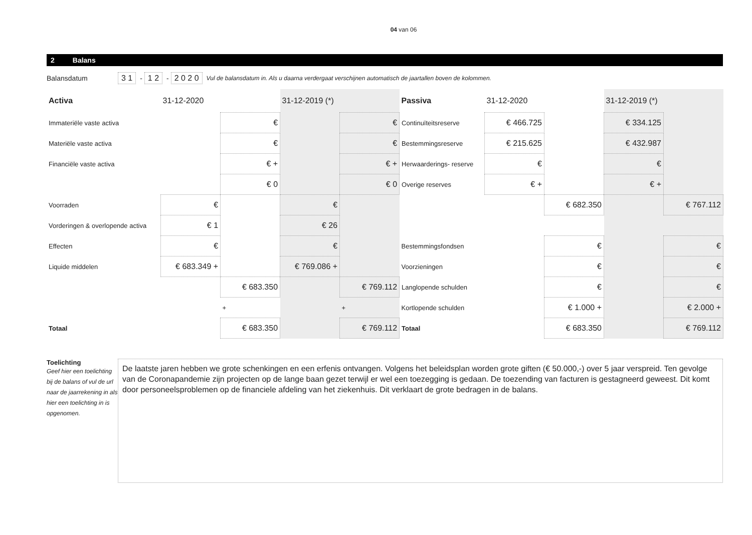04 van 06
2 Balans
Balansdatum 3 1 - 1 2 - 2 0 2 0 Vul de balansdatum in. Als u daarna verdergaat verschijnen automatisch de jaartallen boven de kolommen.
| Activa | 31-12-2020 | | 31-12-2019 (*) | | Passiva | 31-12-2020 | | 31-12-2019 (*) | |
| --- | --- | --- | --- | --- | --- | --- | --- | --- | --- |
| Immateriële vaste activa | | € | | € | Continuïteitsreserve | € 466.725 | | € 334.125 | |
| Materiële vaste activa | | € | | € | Bestemmingsreserve | € 215.625 | | € 432.987 | |
| Financiële vaste activa | | € + | | € + | Herwaarderings- reserve | € | | € | |
| | | € 0 | | € 0 | Overige reserves | € + | | € + | |
| Voorraden | € | | € | | | | € 682.350 | | € 767.112 |
| Vorderingen & overlopende activa | € 1 | | € 26 | | | | | | |
| Effecten | € | | € | | Bestemmingsfondsen | | € | | € |
| Liquide middelen | € 683.349 + | | € 769.086 + | | Voorzieningen | | € | | € |
| | | € 683.350 | | € 769.112 | Langlopende schulden | | € | | € |
| | | + | | + | Kortlopende schulden | | € 1.000 + | | € 2.000 + |
| Totaal | | € 683.350 | | € 769.112 | Totaal | | € 683.350 | | € 769.112 |
Toelichting
Geef hier een toelichting bij de balans of vul de url naar de jaarrekening in als hier een toelichting in is opgenomen.
De laatste jaren hebben we grote schenkingen en een erfenis ontvangen. Volgens het beleidsplan worden grote giften (€ 50.000,-) over 5 jaar verspreid. Ten gevolge van de Coronapandemie zijn projecten op de lange baan gezet terwijl er wel een toezegging is gedaan. De toezending van facturen is gestagneerd geweest. Dit komt door personeelsproblemen op de financiele afdeling van het ziekenhuis. Dit verklaart de grote bedragen in de balans.